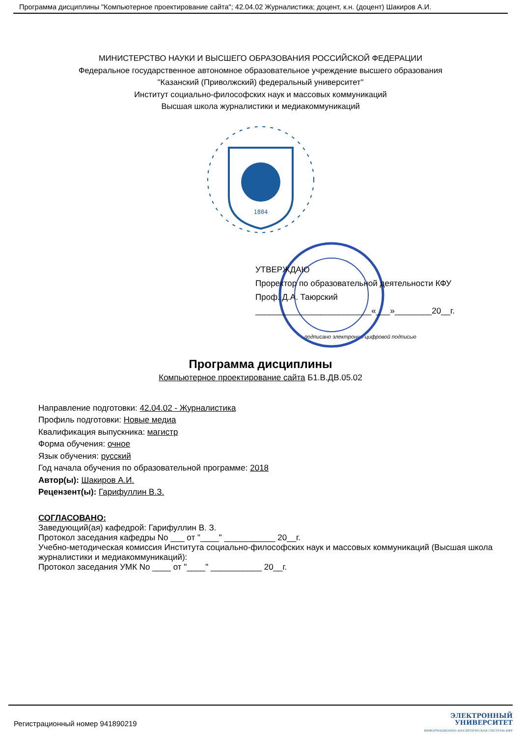Программа дисциплины "Компьютерное проектирование сайта"; 42.04.02 Журналистика; доцент, к.н. (доцент) Шакиров А.И.
МИНИСТЕРСТВО НАУКИ И ВЫСШЕГО ОБРАЗОВАНИЯ РОССИЙСКОЙ ФЕДЕРАЦИИ
Федеральное государственное автономное образовательное учреждение высшего образования
"Казанский (Приволжский) федеральный университет"
Институт социально-философских наук и массовых коммуникаций
Высшая школа журналистики и медиакоммуникаций
1804
УТВЕРЖДАЮ
Проректор по образовательной деятельности КФУ
Проф. Д.А. Таюрский
_________________________«___»________20__г.
подписано электронно-цифровой подписью
Программа дисциплины
Компьютерное проектирование сайта Б1.В.ДВ.05.02
Направление подготовки: 42.04.02 - Журналистика
Профиль подготовки: Новые медиа
Квалификация выпускника: магистр
Форма обучения: очное
Язык обучения: русский
Год начала обучения по образовательной программе: 2018
Автор(ы): Шакиров А.И.
Рецензент(ы): Гарифуллин В.З.
СОГЛАСОВАНО:
Заведующий(ая) кафедрой: Гарифуллин В. З.
Протокол заседания кафедры No ___ от "____" ___________ 20__г.
Учебно-методическая комиссия Института социально-философских наук и массовых коммуникаций (Высшая школа журналистики и медиакоммуникаций):
Протокол заседания УМК No ____ от "____" ___________ 20__г.
Регистрационный номер 941890219
ЭЛЕКТРОННЫЙ
УНИВЕРСИТЕТ
ИНФОРМАЦИОННО АНАЛИТИЧЕСКАЯ СИСТЕМА КФУ